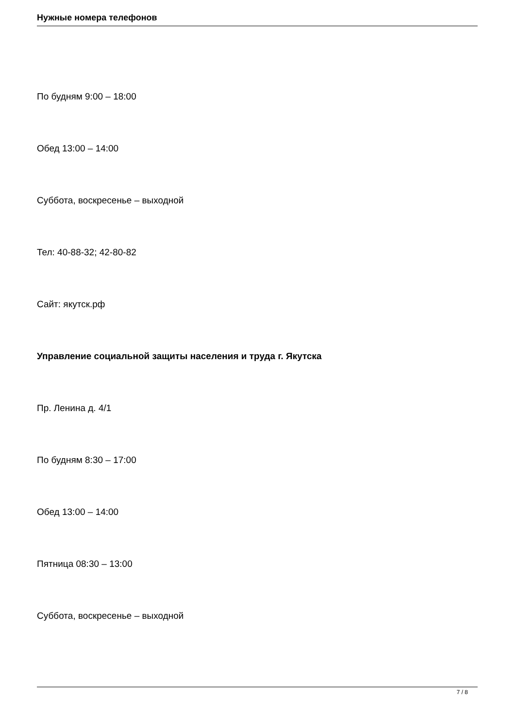Нужные номера телефонов
По будням 9:00 – 18:00
Обед 13:00 – 14:00
Суббота, воскресенье – выходной
Тел: 40-88-32; 42-80-82
Сайт: якутск.рф
Управление социальной защиты населения и труда г. Якутска
Пр. Ленина д. 4/1
По будням 8:30 – 17:00
Обед 13:00 – 14:00
Пятница 08:30 – 13:00
Суббота, воскресенье – выходной
7 / 8